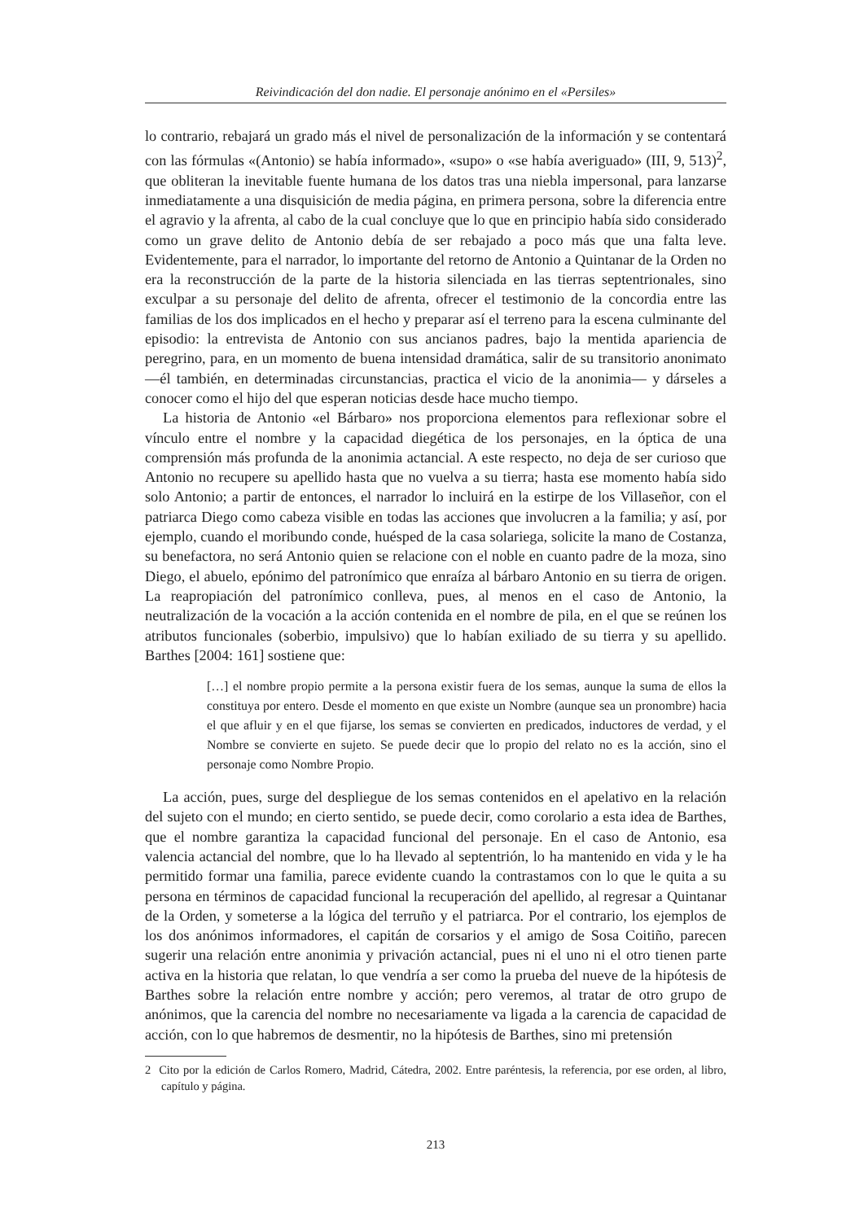Reivindicación del don nadie. El personaje anónimo en el «Persiles»
lo contrario, rebajará un grado más el nivel de personalización de la información y se contentará con las fórmulas «(Antonio) se había informado», «supo» o «se había averiguado» (III, 9, 513)<sup>2</sup>, que obliteran la inevitable fuente humana de los datos tras una niebla impersonal, para lanzarse inmediatamente a una disquisición de media página, en primera persona, sobre la diferencia entre el agravio y la afrenta, al cabo de la cual concluye que lo que en principio había sido considerado como un grave delito de Antonio debía de ser rebajado a poco más que una falta leve. Evidentemente, para el narrador, lo importante del retorno de Antonio a Quintanar de la Orden no era la reconstrucción de la parte de la historia silenciada en las tierras septentrionales, sino exculpar a su personaje del delito de afrenta, ofrecer el testimonio de la concordia entre las familias de los dos implicados en el hecho y preparar así el terreno para la escena culminante del episodio: la entrevista de Antonio con sus ancianos padres, bajo la mentida apariencia de peregrino, para, en un momento de buena intensidad dramática, salir de su transitorio anonimato —él también, en determinadas circunstancias, practica el vicio de la anonimia— y dárseles a conocer como el hijo del que esperan noticias desde hace mucho tiempo.
La historia de Antonio «el Bárbaro» nos proporciona elementos para reflexionar sobre el vínculo entre el nombre y la capacidad diegética de los personajes, en la óptica de una comprensión más profunda de la anonimia actancial. A este respecto, no deja de ser curioso que Antonio no recupere su apellido hasta que no vuelva a su tierra; hasta ese momento había sido solo Antonio; a partir de entonces, el narrador lo incluirá en la estirpe de los Villaseñor, con el patriarca Diego como cabeza visible en todas las acciones que involucren a la familia; y así, por ejemplo, cuando el moribundo conde, huésped de la casa solariega, solicite la mano de Costanza, su benefactora, no será Antonio quien se relacione con el noble en cuanto padre de la moza, sino Diego, el abuelo, epónimo del patronímico que enraíza al bárbaro Antonio en su tierra de origen. La reapropiación del patronímico conlleva, pues, al menos en el caso de Antonio, la neutralización de la vocación a la acción contenida en el nombre de pila, en el que se reúnen los atributos funcionales (soberbio, impulsivo) que lo habían exiliado de su tierra y su apellido. Barthes [2004: 161] sostiene que:
[…] el nombre propio permite a la persona existir fuera de los semas, aunque la suma de ellos la constituya por entero. Desde el momento en que existe un Nombre (aunque sea un pronombre) hacia el que afluir y en el que fijarse, los semas se convierten en predicados, inductores de verdad, y el Nombre se convierte en sujeto. Se puede decir que lo propio del relato no es la acción, sino el personaje como Nombre Propio.
La acción, pues, surge del despliegue de los semas contenidos en el apelativo en la relación del sujeto con el mundo; en cierto sentido, se puede decir, como corolario a esta idea de Barthes, que el nombre garantiza la capacidad funcional del personaje. En el caso de Antonio, esa valencia actancial del nombre, que lo ha llevado al septentrión, lo ha mantenido en vida y le ha permitido formar una familia, parece evidente cuando la contrastamos con lo que le quita a su persona en términos de capacidad funcional la recuperación del apellido, al regresar a Quintanar de la Orden, y someterse a la lógica del terruño y el patriarca. Por el contrario, los ejemplos de los dos anónimos informadores, el capitán de corsarios y el amigo de Sosa Coitiño, parecen sugerir una relación entre anonimia y privación actancial, pues ni el uno ni el otro tienen parte activa en la historia que relatan, lo que vendría a ser como la prueba del nueve de la hipótesis de Barthes sobre la relación entre nombre y acción; pero veremos, al tratar de otro grupo de anónimos, que la carencia del nombre no necesariamente va ligada a la carencia de capacidad de acción, con lo que habremos de desmentir, no la hipótesis de Barthes, sino mi pretensión
2 Cito por la edición de Carlos Romero, Madrid, Cátedra, 2002. Entre paréntesis, la referencia, por ese orden, al libro, capítulo y página.
213